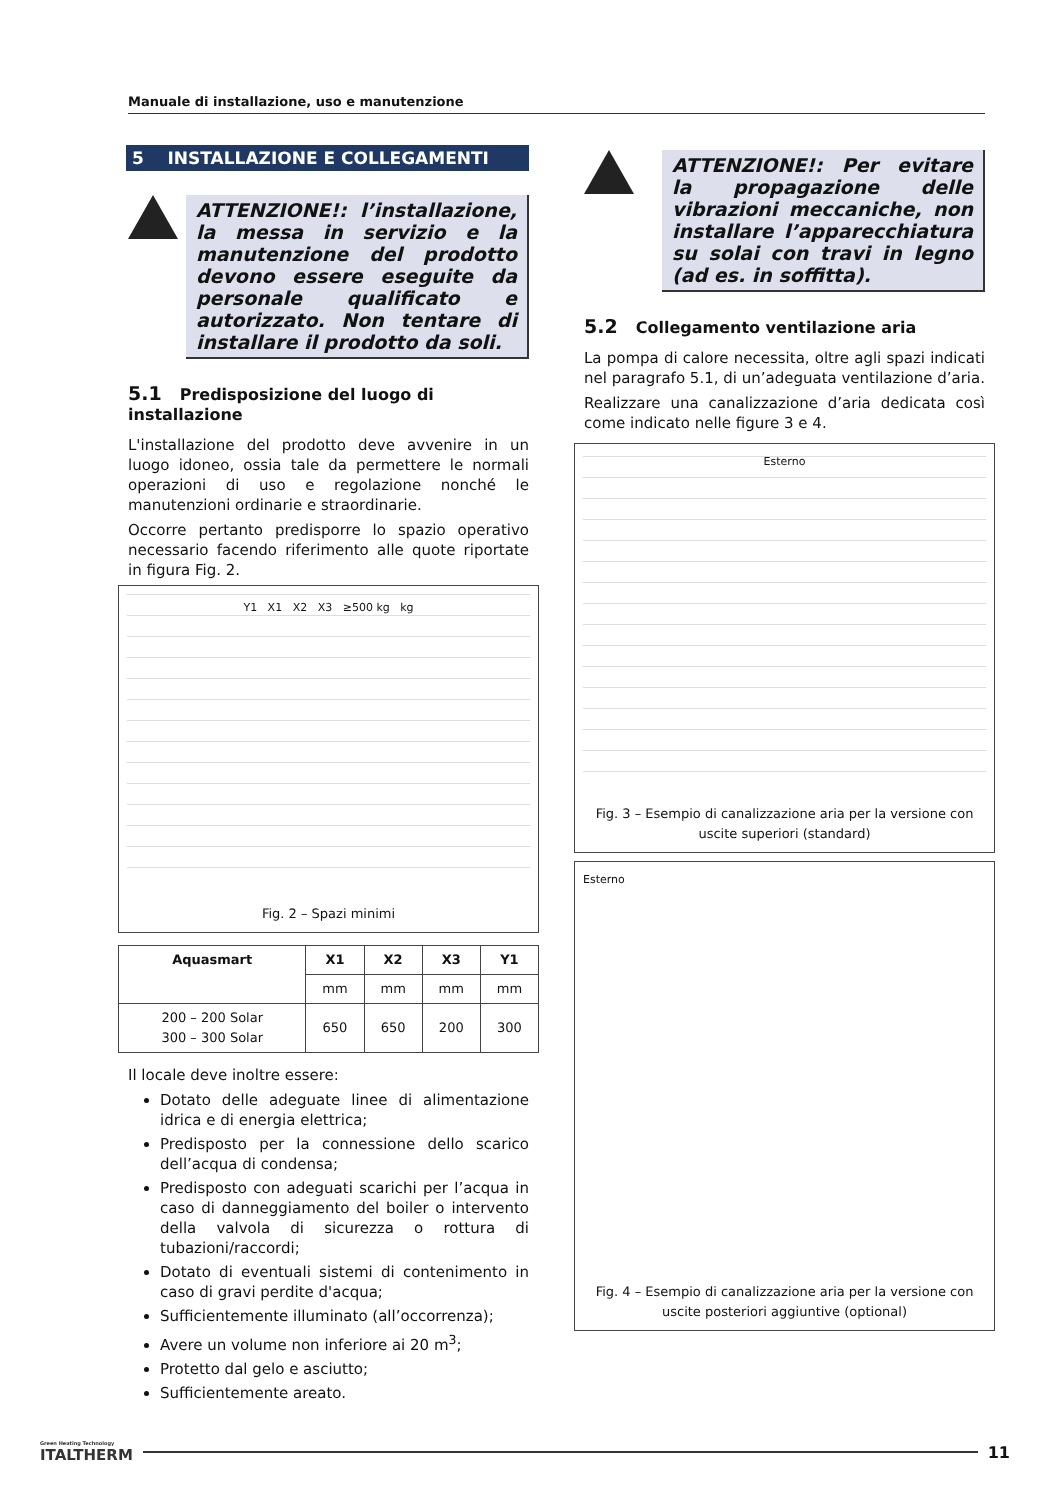Manuale di installazione, uso e manutenzione
5 INSTALLAZIONE E COLLEGAMENTI
ATTENZIONE!: l’installazione, la messa in servizio e la manutenzione del prodotto devono essere eseguite da personale qualificato e autorizzato. Non tentare di installare il prodotto da soli.
5.1 Predisposizione del luogo di installazione
L'installazione del prodotto deve avvenire in un luogo idoneo, ossia tale da permettere le normali operazioni di uso e regolazione nonché le manutenzioni ordinarie e straordinarie.
Occorre pertanto predisporre lo spazio operativo necessario facendo riferimento alle quote riportate in figura Fig. 2.
Y1 X1 X2 X3 ≥500 kg kg
Fig. 2 – Spazi minimi
| Aquasmart | X1 | X2 | X3 | Y1 |
| --- | --- | --- | --- | --- |
| | mm | mm | mm | mm |
| 200 – 200 Solar 300 – 300 Solar | 650 | 650 | 200 | 300 |
Il locale deve inoltre essere:
Dotato delle adeguate linee di alimentazione idrica e di energia elettrica;
Predisposto per la connessione dello scarico dell’acqua di condensa;
Predisposto con adeguati scarichi per l’acqua in caso di danneggiamento del boiler o intervento della valvola di sicurezza o rottura di tubazioni/raccordi;
Dotato di eventuali sistemi di contenimento in caso di gravi perdite d'acqua;
Sufficientemente illuminato (all’occorrenza);
Avere un volume non inferiore ai 20 m<sup>3</sup>;
Protetto dal gelo e asciutto;
Sufficientemente areato.
ATTENZIONE!: Per evitare la propagazione delle vibrazioni meccaniche, non installare l’apparecchiatura su solai con travi in legno (ad es. in soffitta).
5.2 Collegamento ventilazione aria
La pompa di calore necessita, oltre agli spazi indicati nel paragrafo 5.1, di un’adeguata ventilazione d’aria.
Realizzare una canalizzazione d’aria dedicata così come indicato nelle figure 3 e 4.
Esterno
Fig. 3 – Esempio di canalizzazione aria per la versione con uscite superiori (standard)
Esterno
Fig. 4 – Esempio di canalizzazione aria per la versione con uscite posteriori aggiuntive (optional)
Green Heating Technology
ITALTHERM
11